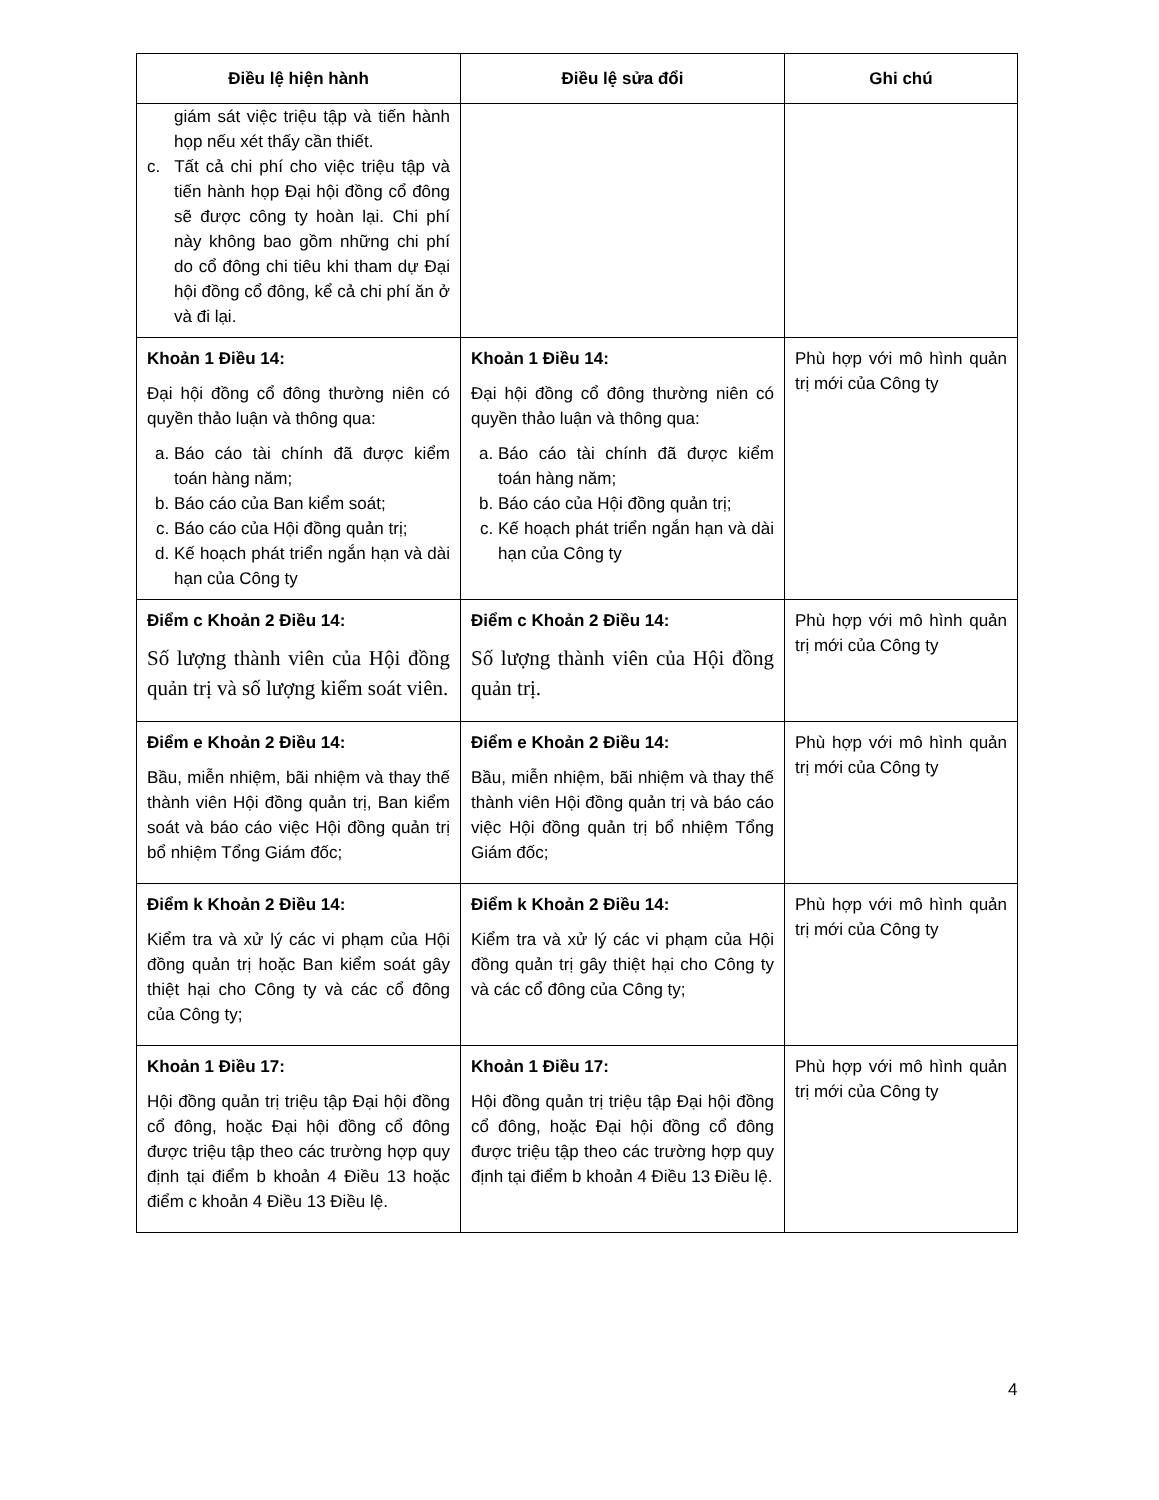| Điều lệ hiện hành | Điều lệ sửa đổi | Ghi chú |
| --- | --- | --- |
| giám sát việc triệu tập và tiến hành họp nếu xét thấy cần thiết. c. Tất cả chi phí cho việc triệu tập và tiến hành họp Đại hội đồng cổ đông sẽ được công ty hoàn lại. Chi phí này không bao gồm những chi phí do cổ đông chi tiêu khi tham dự Đại hội đồng cổ đông, kể cả chi phí ăn ở và đi lại. | | |
| Khoản 1 Điều 14: Đại hội đồng cổ đông thường niên có quyền thảo luận và thông qua: a. Báo cáo tài chính đã được kiểm toán hàng năm; b. Báo cáo của Ban kiểm soát; c. Báo cáo của Hội đồng quản trị; d. Kế hoạch phát triển ngắn hạn và dài hạn của Công ty | Khoản 1 Điều 14: Đại hội đồng cổ đông thường niên có quyền thảo luận và thông qua: a. Báo cáo tài chính đã được kiểm toán hàng năm; b. Báo cáo của Hội đồng quản trị; c. Kế hoạch phát triển ngắn hạn và dài hạn của Công ty | Phù hợp với mô hình quản trị mới của Công ty |
| Điểm c Khoản 2 Điều 14: Số lượng thành viên của Hội đồng quản trị và số lượng kiểm soát viên. | Điểm c Khoản 2 Điều 14: Số lượng thành viên của Hội đồng quản trị. | Phù hợp với mô hình quản trị mới của Công ty |
| Điểm e Khoản 2 Điều 14: Bầu, miễn nhiệm, bãi nhiệm và thay thế thành viên Hội đồng quản trị, Ban kiểm soát và báo cáo việc Hội đồng quản trị bổ nhiệm Tổng Giám đốc; | Điểm e Khoản 2 Điều 14: Bầu, miễn nhiệm, bãi nhiệm và thay thế thành viên Hội đồng quản trị và báo cáo việc Hội đồng quản trị bổ nhiệm Tổng Giám đốc; | Phù hợp với mô hình quản trị mới của Công ty |
| Điểm k Khoản 2 Điều 14: Kiểm tra và xử lý các vi phạm của Hội đồng quản trị hoặc Ban kiểm soát gây thiệt hại cho Công ty và các cổ đông của Công ty; | Điểm k Khoản 2 Điều 14: Kiểm tra và xử lý các vi phạm của Hội đồng quản trị gây thiệt hại cho Công ty và các cổ đông của Công ty; | Phù hợp với mô hình quản trị mới của Công ty |
| Khoản 1 Điều 17: Hội đồng quản trị triệu tập Đại hội đồng cổ đông, hoặc Đại hội đồng cổ đông được triệu tập theo các trường hợp quy định tại điểm b khoản 4 Điều 13 hoặc điểm c khoản 4 Điều 13 Điều lệ. | Khoản 1 Điều 17: Hội đồng quản trị triệu tập Đại hội đồng cổ đông, hoặc Đại hội đồng cổ đông được triệu tập theo các trường hợp quy định tại điểm b khoản 4 Điều 13 Điều lệ. | Phù hợp với mô hình quản trị mới của Công ty |
4